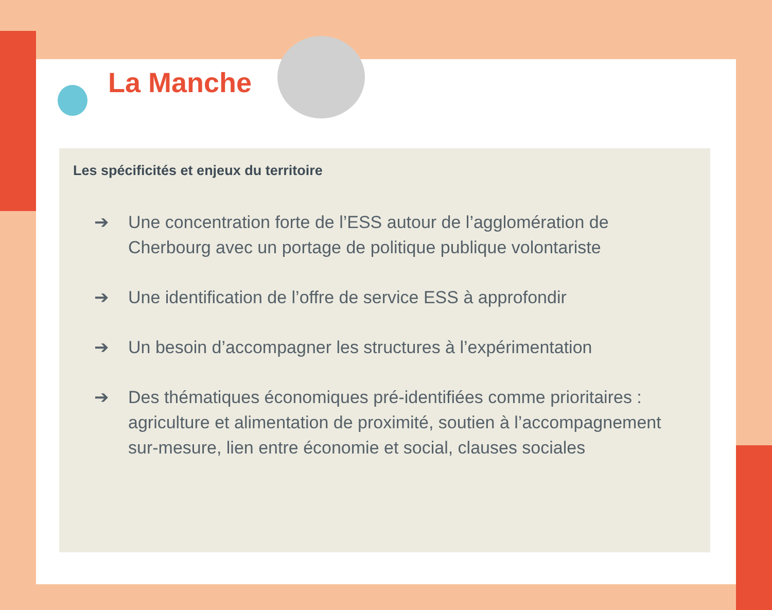La Manche
Les spécificités et enjeux du territoire
➔ Une concentration forte de l’ESS autour de l’agglomération de Cherbourg avec un portage de politique publique volontariste
➔ Une identification de l’offre de service ESS à approfondir
➔ Un besoin d’accompagner les structures à l’expérimentation
➔ Des thématiques économiques pré-identifiées comme prioritaires : agriculture et alimentation de proximité, soutien à l’accompagnement sur-mesure, lien entre économie et social, clauses sociales